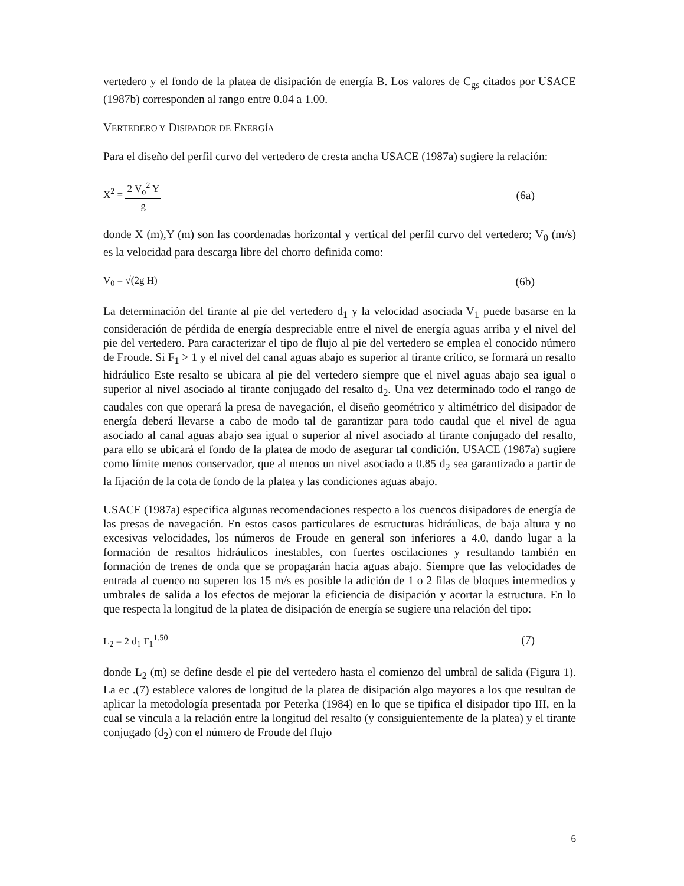vertedero y el fondo de la platea de disipación de energía B. Los valores de C<sub>gs</sub> citados por USACE (1987b) corresponden al rango entre 0.04 a 1.00.
VERTEDERO Y DISIPADOR DE ENERGÍA
Para el diseño del perfil curvo del vertedero de cresta ancha USACE (1987a) sugiere la relación:
X<sup>2</sup> = 2 V<sub>o</sub><sup>2</sup> Y g (6a)
donde X (m),Y (m) son las coordenadas horizontal y vertical del perfil curvo del vertedero; V<sub>0</sub> (m/s) es la velocidad para descarga libre del chorro definida como:
V<sub>0</sub> = √(2g H) (6b)
La determinación del tirante al pie del vertedero d<sub>1</sub> y la velocidad asociada V<sub>1</sub> puede basarse en la consideración de pérdida de energía despreciable entre el nivel de energía aguas arriba y el nivel del pie del vertedero. Para caracterizar el tipo de flujo al pie del vertedero se emplea el conocido número de Froude. Si F<sub>1</sub> > 1 y el nivel del canal aguas abajo es superior al tirante crítico, se formará un resalto hidráulico Este resalto se ubicara al pie del vertedero siempre que el nivel aguas abajo sea igual o superior al nivel asociado al tirante conjugado del resalto d<sub>2</sub>. Una vez determinado todo el rango de caudales con que operará la presa de navegación, el diseño geométrico y altimétrico del disipador de energía deberá llevarse a cabo de modo tal de garantizar para todo caudal que el nivel de agua asociado al canal aguas abajo sea igual o superior al nivel asociado al tirante conjugado del resalto, para ello se ubicará el fondo de la platea de modo de asegurar tal condición. USACE (1987a) sugiere como límite menos conservador, que al menos un nivel asociado a 0.85 d<sub>2</sub> sea garantizado a partir de la fijación de la cota de fondo de la platea y las condiciones aguas abajo.
USACE (1987a) especifica algunas recomendaciones respecto a los cuencos disipadores de energía de las presas de navegación. En estos casos particulares de estructuras hidráulicas, de baja altura y no excesivas velocidades, los números de Froude en general son inferiores a 4.0, dando lugar a la formación de resaltos hidráulicos inestables, con fuertes oscilaciones y resultando también en formación de trenes de onda que se propagarán hacia aguas abajo. Siempre que las velocidades de entrada al cuenco no superen los 15 m/s es posible la adición de 1 o 2 filas de bloques intermedios y umbrales de salida a los efectos de mejorar la eficiencia de disipación y acortar la estructura. En lo que respecta la longitud de la platea de disipación de energía se sugiere una relación del tipo:
L<sub>2</sub> = 2 d<sub>1</sub> F<sub>1</sub><sup>1.50</sup> (7)
donde L<sub>2</sub> (m) se define desde el pie del vertedero hasta el comienzo del umbral de salida (Figura 1). La ec .(7) establece valores de longitud de la platea de disipación algo mayores a los que resultan de aplicar la metodología presentada por Peterka (1984) en lo que se tipifica el disipador tipo III, en la cual se vincula a la relación entre la longitud del resalto (y consiguientemente de la platea) y el tirante conjugado (d<sub>2</sub>) con el número de Froude del flujo
6